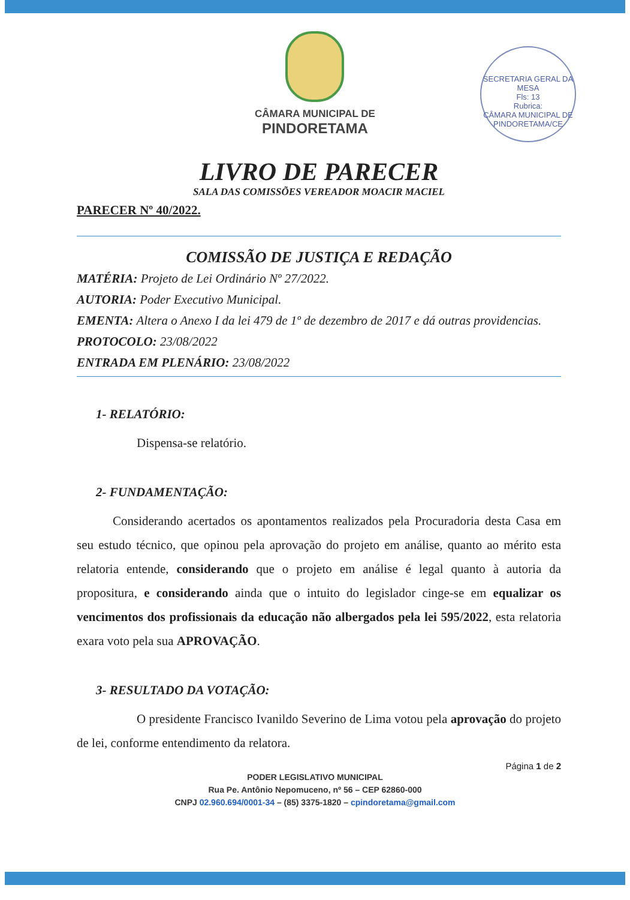CÂMARA MUNICIPAL DE
PINDORETAMA
SECRETARIA GERAL DA MESA
Fls: 13
Rubrica:
CÂMARA MUNICIPAL DE PINDORETAMA/CE
LIVRO DE PARECER
SALA DAS COMISSÕES VEREADOR MOACIR MACIEL
PARECER Nº 40/2022.
COMISSÃO DE JUSTIÇA E REDAÇÃO
MATÉRIA: Projeto de Lei Ordinário Nº 27/2022.
AUTORIA: Poder Executivo Municipal.
EMENTA: Altera o Anexo I da lei 479 de 1º de dezembro de 2017 e dá outras providencias.
PROTOCOLO: 23/08/2022
ENTRADA EM PLENÁRIO: 23/08/2022
1- RELATÓRIO:
Dispensa-se relatório.
2- FUNDAMENTAÇÃO:
Considerando acertados os apontamentos realizados pela Procuradoria desta Casa em seu estudo técnico, que opinou pela aprovação do projeto em análise, quanto ao mérito esta relatoria entende, considerando que o projeto em análise é legal quanto à autoria da propositura, e considerando ainda que o intuito do legislador cinge-se em equalizar os vencimentos dos profissionais da educação não albergados pela lei 595/2022, esta relatoria exara voto pela sua APROVAÇÃO.
3- RESULTADO DA VOTAÇÃO:
O presidente Francisco Ivanildo Severino de Lima votou pela aprovação do projeto de lei, conforme entendimento da relatora.
Página 1 de 2
PODER LEGISLATIVO MUNICIPAL
Rua Pe. Antônio Nepomuceno, nº 56 – CEP 62860-000
CNPJ 02.960.694/0001-34 – (85) 3375-1820 – cpindoretama@gmail.com